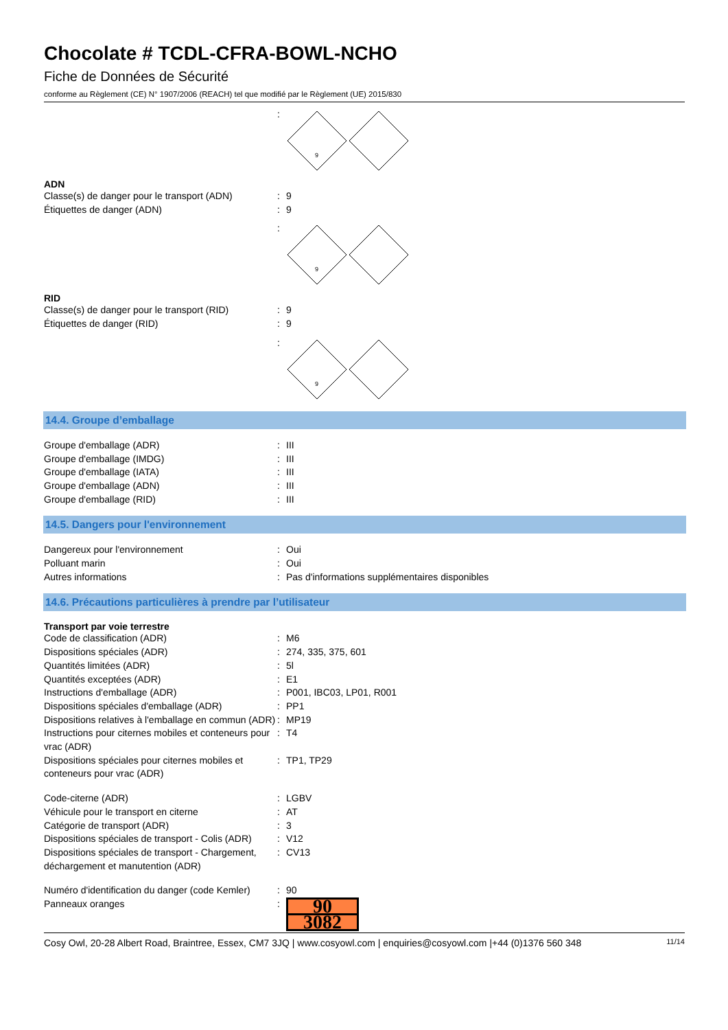Chocolate # TCDL-CFRA-BOWL-NCHO
Fiche de Données de Sécurité
conforme au Règlement (CE) N° 1907/2006 (REACH) tel que modifié par le Règlement (UE) 2015/830
:
9
ADN
Classe(s) de danger pour le transport (ADN): 9
Étiquettes de danger (ADN): 9
:
9
RID
Classe(s) de danger pour le transport (RID): 9
Étiquettes de danger (RID): 9
:
9
14.4. Groupe d’emballage
Groupe d'emballage (ADR): III
Groupe d'emballage (IMDG): III
Groupe d'emballage (IATA): III
Groupe d'emballage (ADN): III
Groupe d'emballage (RID): III
14.5. Dangers pour l'environnement
Dangereux pour l'environnement: Oui
Polluant marin: Oui
Autres informations: Pas d'informations supplémentaires disponibles
14.6. Précautions particulières à prendre par l’utilisateur
Transport par voie terrestre
Code de classification (ADR): M6
Dispositions spéciales (ADR): 274, 335, 375, 601
Quantités limitées (ADR): 5l
Quantités exceptées (ADR): E1
Instructions d'emballage (ADR): P001, IBC03, LP01, R001
Dispositions spéciales d'emballage (ADR): PP1
Dispositions relatives à l'emballage en commun (ADR): MP19
Instructions pour citernes mobiles et conteneurs pour vrac (ADR): T4
Dispositions spéciales pour citernes mobiles et conteneurs pour vrac (ADR): TP1, TP29
Code-citerne (ADR): LGBV
Véhicule pour le transport en citerne: AT
Catégorie de transport (ADR): 3
Dispositions spéciales de transport - Colis (ADR): V12
Dispositions spéciales de transport - Chargement, déchargement et manutention (ADR): CV13
Numéro d'identification du danger (code Kemler): 90
Panneaux oranges:
90
3082
Cosy Owl, 20-28 Albert Road, Braintree, Essex, CM7 3JQ | www.cosyowl.com | enquiries@cosyowl.com |+44 (0)1376 560 348 11/14